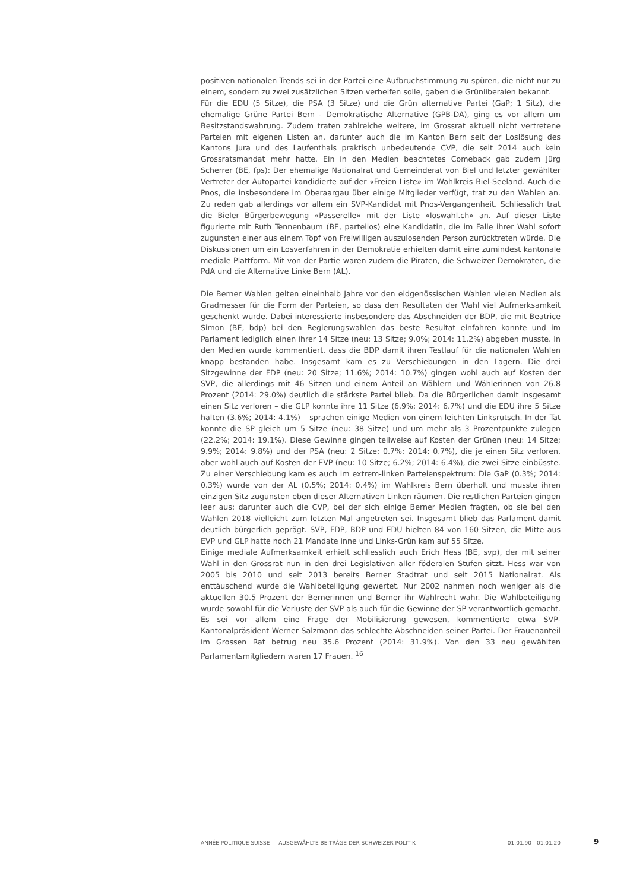positiven nationalen Trends sei in der Partei eine Aufbruchstimmung zu spüren, die nicht nur zu einem, sondern zu zwei zusätzlichen Sitzen verhelfen solle, gaben die Grünliberalen bekannt.
Für die EDU (5 Sitze), die PSA (3 Sitze) und die Grün alternative Partei (GaP; 1 Sitz), die ehemalige Grüne Partei Bern - Demokratische Alternative (GPB-DA), ging es vor allem um Besitzstandswahrung. Zudem traten zahlreiche weitere, im Grossrat aktuell nicht vertretene Parteien mit eigenen Listen an, darunter auch die im Kanton Bern seit der Loslösung des Kantons Jura und des Laufenthals praktisch unbedeutende CVP, die seit 2014 auch kein Grossratsmandat mehr hatte. Ein in den Medien beachtetes Comeback gab zudem Jürg Scherrer (BE, fps): Der ehemalige Nationalrat und Gemeinderat von Biel und letzter gewählter Vertreter der Autopartei kandidierte auf der «Freien Liste» im Wahlkreis Biel-Seeland. Auch die Pnos, die insbesondere im Oberaargau über einige Mitglieder verfügt, trat zu den Wahlen an. Zu reden gab allerdings vor allem ein SVP-Kandidat mit Pnos-Vergangenheit. Schliesslich trat die Bieler Bürgerbewegung «Passerelle» mit der Liste «loswahl.ch» an. Auf dieser Liste figurierte mit Ruth Tennenbaum (BE, parteilos) eine Kandidatin, die im Falle ihrer Wahl sofort zugunsten einer aus einem Topf von Freiwilligen auszulosenden Person zurücktreten würde. Die Diskussionen um ein Losverfahren in der Demokratie erhielten damit eine zumindest kantonale mediale Plattform. Mit von der Partie waren zudem die Piraten, die Schweizer Demokraten, die PdA und die Alternative Linke Bern (AL).
Die Berner Wahlen gelten eineinhalb Jahre vor den eidgenössischen Wahlen vielen Medien als Gradmesser für die Form der Parteien, so dass den Resultaten der Wahl viel Aufmerksamkeit geschenkt wurde. Dabei interessierte insbesondere das Abschneiden der BDP, die mit Beatrice Simon (BE, bdp) bei den Regierungswahlen das beste Resultat einfahren konnte und im Parlament lediglich einen ihrer 14 Sitze (neu: 13 Sitze; 9.0%; 2014: 11.2%) abgeben musste. In den Medien wurde kommentiert, dass die BDP damit ihren Testlauf für die nationalen Wahlen knapp bestanden habe. Insgesamt kam es zu Verschiebungen in den Lagern. Die drei Sitzgewinne der FDP (neu: 20 Sitze; 11.6%; 2014: 10.7%) gingen wohl auch auf Kosten der SVP, die allerdings mit 46 Sitzen und einem Anteil an Wählern und Wählerinnen von 26.8 Prozent (2014: 29.0%) deutlich die stärkste Partei blieb. Da die Bürgerlichen damit insgesamt einen Sitz verloren – die GLP konnte ihre 11 Sitze (6.9%; 2014: 6.7%) und die EDU ihre 5 Sitze halten (3.6%; 2014: 4.1%) – sprachen einige Medien von einem leichten Linksrutsch. In der Tat konnte die SP gleich um 5 Sitze (neu: 38 Sitze) und um mehr als 3 Prozentpunkte zulegen (22.2%; 2014: 19.1%). Diese Gewinne gingen teilweise auf Kosten der Grünen (neu: 14 Sitze; 9.9%; 2014: 9.8%) und der PSA (neu: 2 Sitze; 0.7%; 2014: 0.7%), die je einen Sitz verloren, aber wohl auch auf Kosten der EVP (neu: 10 Sitze; 6.2%; 2014: 6.4%), die zwei Sitze einbüsste. Zu einer Verschiebung kam es auch im extrem-linken Parteienspektrum: Die GaP (0.3%; 2014: 0.3%) wurde von der AL (0.5%; 2014: 0.4%) im Wahlkreis Bern überholt und musste ihren einzigen Sitz zugunsten eben dieser Alternativen Linken räumen. Die restlichen Parteien gingen leer aus; darunter auch die CVP, bei der sich einige Berner Medien fragten, ob sie bei den Wahlen 2018 vielleicht zum letzten Mal angetreten sei. Insgesamt blieb das Parlament damit deutlich bürgerlich geprägt. SVP, FDP, BDP und EDU hielten 84 von 160 Sitzen, die Mitte aus EVP und GLP hatte noch 21 Mandate inne und Links-Grün kam auf 55 Sitze.
Einige mediale Aufmerksamkeit erhielt schliesslich auch Erich Hess (BE, svp), der mit seiner Wahl in den Grossrat nun in den drei Legislativen aller föderalen Stufen sitzt. Hess war von 2005 bis 2010 und seit 2013 bereits Berner Stadtrat und seit 2015 Nationalrat. Als enttäuschend wurde die Wahlbeteiligung gewertet. Nur 2002 nahmen noch weniger als die aktuellen 30.5 Prozent der Bernerinnen und Berner ihr Wahlrecht wahr. Die Wahlbeteiligung wurde sowohl für die Verluste der SVP als auch für die Gewinne der SP verantwortlich gemacht. Es sei vor allem eine Frage der Mobilisierung gewesen, kommentierte etwa SVP-Kantonalpräsident Werner Salzmann das schlechte Abschneiden seiner Partei. Der Frauenanteil im Grossen Rat betrug neu 35.6 Prozent (2014: 31.9%). Von den 33 neu gewählten Parlamentsmitgliedern waren 17 Frauen. <sup>16</sup>
ANNÉE POLITIQUE SUISSE — AUSGEWÄHLTE BEITRÄGE DER SCHWEIZER POLITIK 01.01.90 - 01.01.20 9